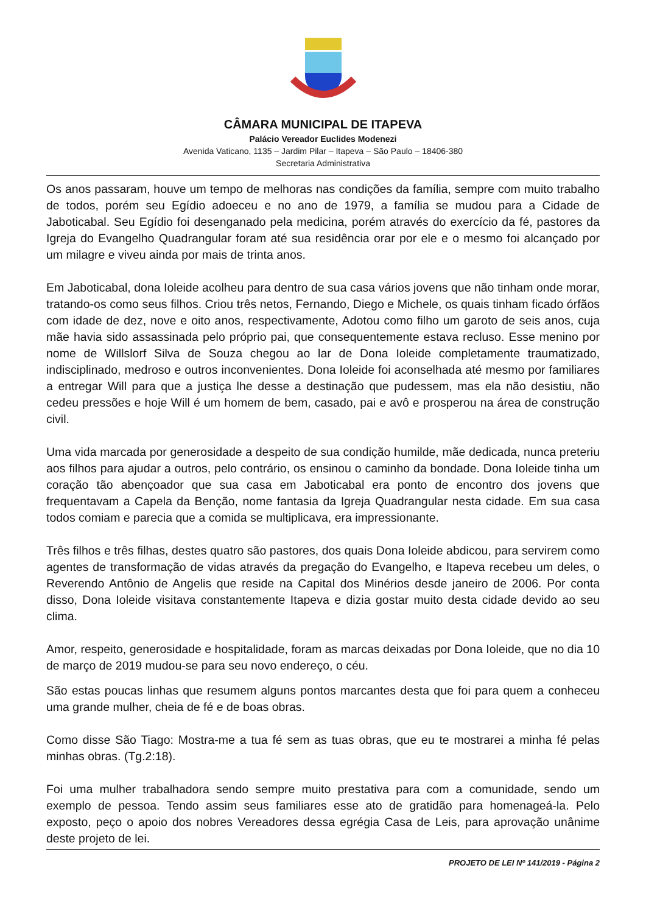CÂMARA MUNICIPAL DE ITAPEVA
Palácio Vereador Euclides Modenezi
Avenida Vaticano, 1135 – Jardim Pilar – Itapeva – São Paulo – 18406-380
Secretaria Administrativa
Os anos passaram, houve um tempo de melhoras nas condições da família, sempre com muito trabalho de todos, porém seu Egídio adoeceu e no ano de 1979, a família se mudou para a Cidade de Jaboticabal. Seu Egídio foi desenganado pela medicina, porém através do exercício da fé, pastores da Igreja do Evangelho Quadrangular foram até sua residência orar por ele e o mesmo foi alcançado por um milagre e viveu ainda por mais de trinta anos.
Em Jaboticabal, dona Ioleide acolheu para dentro de sua casa vários jovens que não tinham onde morar, tratando-os como seus filhos. Criou três netos, Fernando, Diego e Michele, os quais tinham ficado órfãos com idade de dez, nove e oito anos, respectivamente, Adotou como filho um garoto de seis anos, cuja mãe havia sido assassinada pelo próprio pai, que consequentemente estava recluso. Esse menino por nome de Willslorf Silva de Souza chegou ao lar de Dona Ioleide completamente traumatizado, indisciplinado, medroso e outros inconvenientes. Dona Ioleide foi aconselhada até mesmo por familiares a entregar Will para que a justiça lhe desse a destinação que pudessem, mas ela não desistiu, não cedeu pressões e hoje Will é um homem de bem, casado, pai e avô e prosperou na área de construção civil.
Uma vida marcada por generosidade a despeito de sua condição humilde, mãe dedicada, nunca preteriu aos filhos para ajudar a outros, pelo contrário, os ensinou o caminho da bondade. Dona Ioleide tinha um coração tão abençoador que sua casa em Jaboticabal era ponto de encontro dos jovens que frequentavam a Capela da Benção, nome fantasia da Igreja Quadrangular nesta cidade. Em sua casa todos comiam e parecia que a comida se multiplicava, era impressionante.
Três filhos e três filhas, destes quatro são pastores, dos quais Dona Ioleide abdicou, para servirem como agentes de transformação de vidas através da pregação do Evangelho, e Itapeva recebeu um deles, o Reverendo Antônio de Angelis que reside na Capital dos Minérios desde janeiro de 2006. Por conta disso, Dona Ioleide visitava constantemente Itapeva e dizia gostar muito desta cidade devido ao seu clima.
Amor, respeito, generosidade e hospitalidade, foram as marcas deixadas por Dona Ioleide, que no dia 10 de março de 2019 mudou-se para seu novo endereço, o céu.
São estas poucas linhas que resumem alguns pontos marcantes desta que foi para quem a conheceu uma grande mulher, cheia de fé e de boas obras.
Como disse São Tiago: Mostra-me a tua fé sem as tuas obras, que eu te mostrarei a minha fé pelas minhas obras. (Tg.2:18).
Foi uma mulher trabalhadora sendo sempre muito prestativa para com a comunidade, sendo um exemplo de pessoa. Tendo assim seus familiares esse ato de gratidão para homenageá-la. Pelo exposto, peço o apoio dos nobres Vereadores dessa egrégia Casa de Leis, para aprovação unânime deste projeto de lei.
PROJETO DE LEI Nº 141/2019 - Página 2